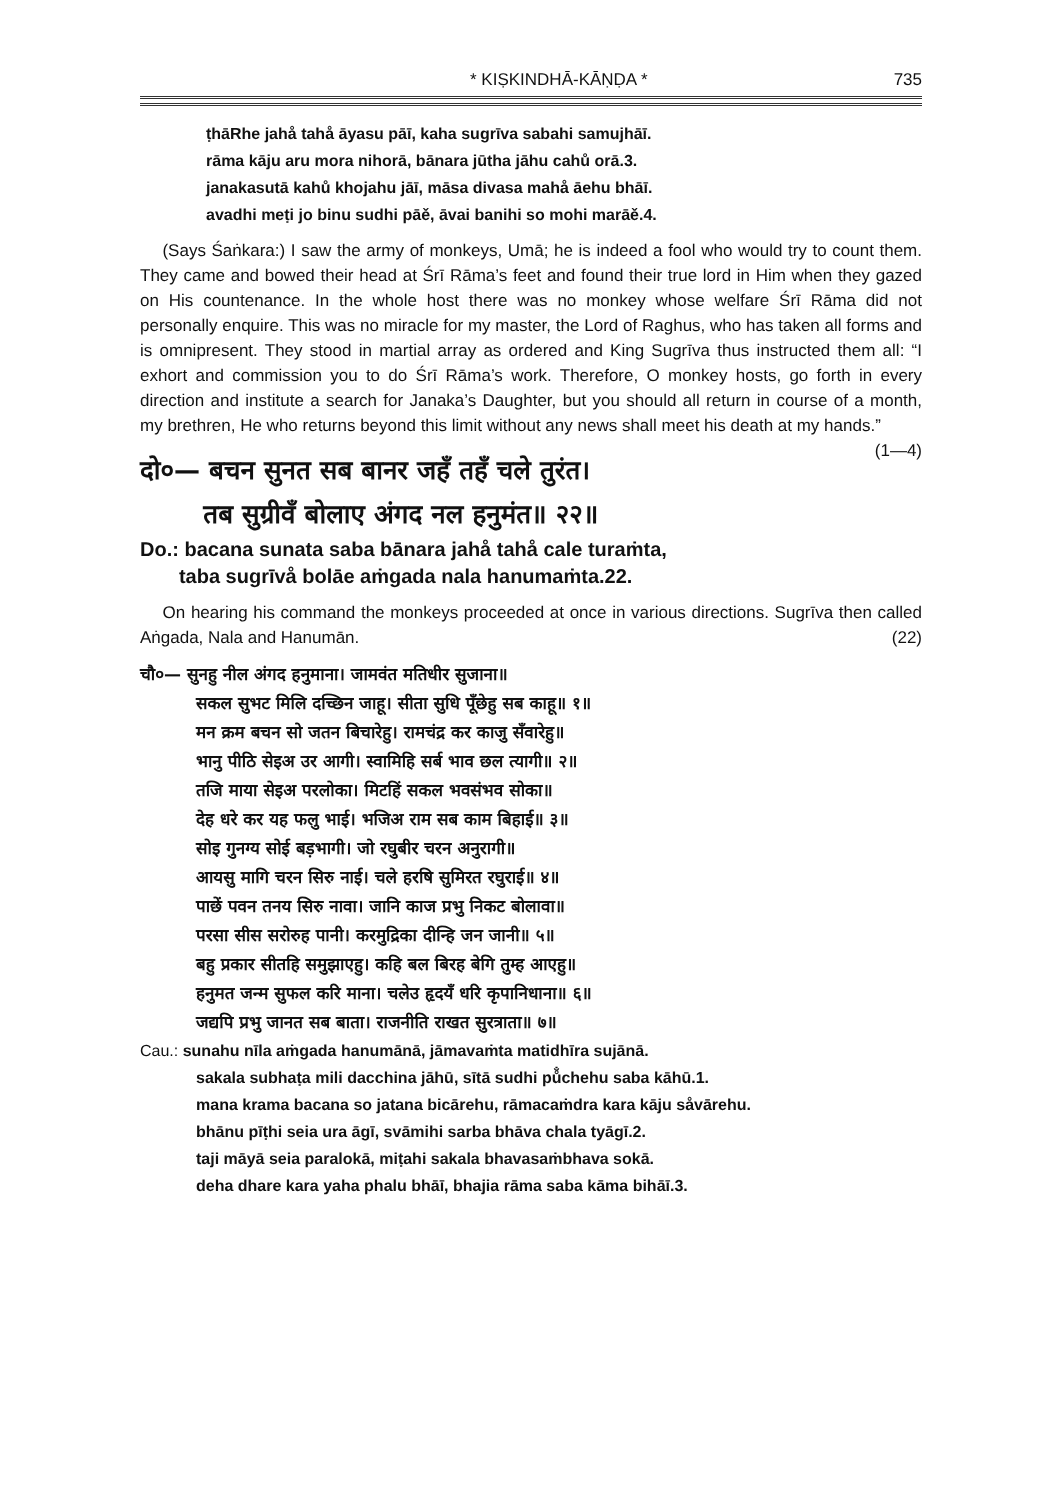* KIṢKINDHĀ-KĀṆḌA * 735
ṭhāRhe jahå tahå āyasu pāī, kaha sugrīva sabahi samujhāī.
rāma kāju aru mora nihorā, bānara jūtha jāhu cahů orā.3.
janakasutā kahů khojahu jāī, māsa divasa mahå āehu bhāī.
avadhi meṭi jo binu sudhi pāě, āvai banihi so mohi marāě.4.
(Says Śaṅkara:) I saw the army of monkeys, Umā; he is indeed a fool who would try to count them. They came and bowed their head at Śrī Rāma’s feet and found their true lord in Him when they gazed on His countenance. In the whole host there was no monkey whose welfare Śrī Rāma did not personally enquire. This was no miracle for my master, the Lord of Raghus, who has taken all forms and is omnipresent. They stood in martial array as ordered and King Sugrīva thus instructed them all: “I exhort and commission you to do Śrī Rāma’s work. Therefore, O monkey hosts, go forth in every direction and institute a search for Janaka’s Daughter, but you should all return in course of a month, my brethren, He who returns beyond this limit without any news shall meet his death at my hands.” (1—4)
दो०— बचन सुनत सब बानर जहँ तहँ चले तुरंत।
तब सुग्रीवँ बोलाए अंगद नल हनुमंत॥ २२॥
Do.: bacana sunata saba bānara jahå tahå cale turaṁta,
taba sugrīvå bolāe aṁgada nala hanumaṁta.22.
On hearing his command the monkeys proceeded at once in various directions. Sugrīva then called Aṅgada, Nala and Hanumān. (22)
चौ०— सुनहु नील अंगद हनुमाना। जामवंत मतिधीर सुजाना॥
सकल सुभट मिलि दच्छिन जाहू। सीता सुधि पूँछेहु सब काहू॥ १॥
मन क्रम बचन सो जतन बिचारेहु। रामचंद्र कर काजु सँवारेहु॥
भानु पीठि सेइअ उर आगी। स्वामिहि सर्ब भाव छल त्यागी॥ २॥
तजि माया सेइअ परलोका। मिटहिं सकल भवसंभव सोका॥
देह धरे कर यह फलु भाई। भजिअ राम सब काम बिहाई॥ ३॥
सोइ गुनग्य सोई बड़भागी। जो रघुबीर चरन अनुरागी॥
आयसु मागि चरन सिरु नाई। चले हरषि सुमिरत रघुराई॥ ४॥
पाछें पवन तनय सिरु नावा। जानि काज प्रभु निकट बोलावा॥
परसा सीस सरोरुह पानी। करमुद्रिका दीन्हि जन जानी॥ ५॥
बहु प्रकार सीतहि समुझाएहु। कहि बल बिरह बेगि तुम्ह आएहु॥
हनुमत जन्म सुफल करि माना। चलेउ हृदयँ धरि कृपानिधाना॥ ६॥
जद्यपि प्रभु जानत सब बाता। राजनीति राखत सुरत्राता॥ ७॥
Cau.: sunahu nīla aṁgada hanumānā, jāmavaṁta matidhīra sujānā.
sakala subhaṭa mili dacchina jāhū, sītā sudhi pů̐chehu saba kāhū.1.
mana krama bacana so jatana bicārehu, rāmacaṁdra kara kāju såvārehu.
bhānu pīṭhi seia ura āgī, svāmihi sarba bhāva chala tyāgī.2.
taji māyā seia paralokā, miṭahi sakala bhavasaṁbhava sokā.
deha dhare kara yaha phalu bhāī, bhajia rāma saba kāma bihāī.3.